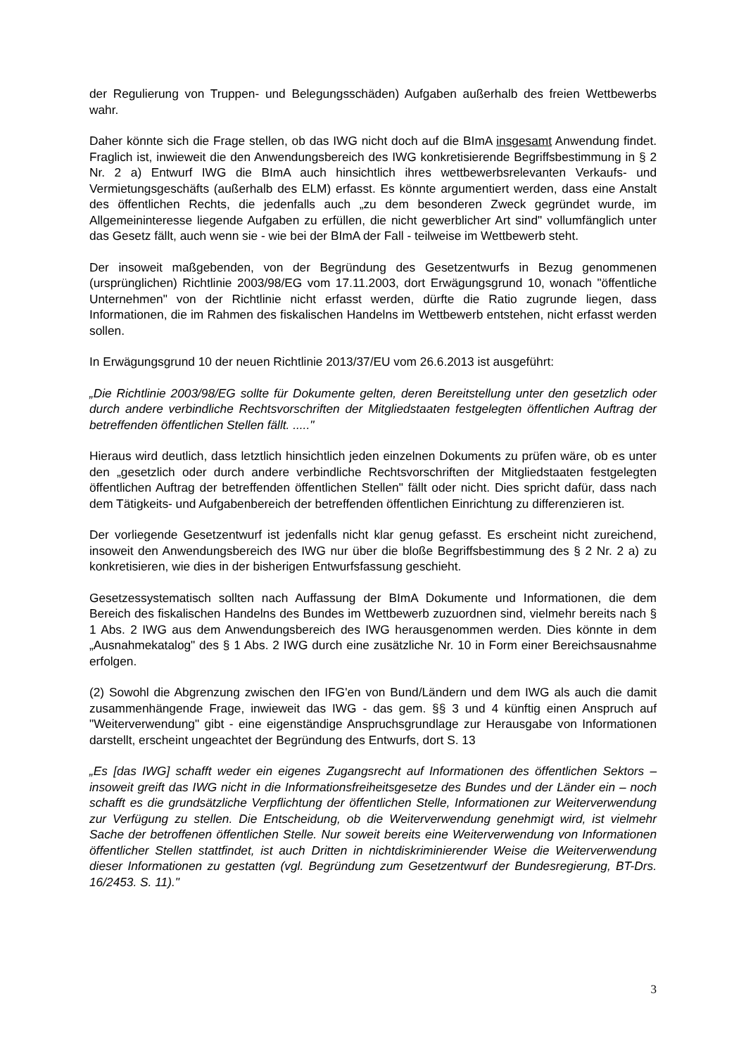der Regulierung von Truppen- und Belegungsschäden) Aufgaben außerhalb des freien Wettbewerbs wahr.
Daher könnte sich die Frage stellen, ob das IWG nicht doch auf die BImA insgesamt Anwendung findet. Fraglich ist, inwieweit die den Anwendungsbereich des IWG konkretisierende Begriffsbestimmung in § 2 Nr. 2 a) Entwurf IWG die BImA auch hinsichtlich ihres wettbewerbsrelevanten Verkaufs- und Vermietungsgeschäfts (außerhalb des ELM) erfasst. Es könnte argumentiert werden, dass eine Anstalt des öffentlichen Rechts, die jedenfalls auch „zu dem besonderen Zweck gegründet wurde, im Allgemeininteresse liegende Aufgaben zu erfüllen, die nicht gewerblicher Art sind" vollumfänglich unter das Gesetz fällt, auch wenn sie - wie bei der BImA der Fall - teilweise im Wettbewerb steht.
Der insoweit maßgebenden, von der Begründung des Gesetzentwurfs in Bezug genommenen (ursprünglichen) Richtlinie 2003/98/EG vom 17.11.2003, dort Erwägungsgrund 10, wonach "öffentliche Unternehmen" von der Richtlinie nicht erfasst werden, dürfte die Ratio zugrunde liegen, dass Informationen, die im Rahmen des fiskalischen Handelns im Wettbewerb entstehen, nicht erfasst werden sollen.
In Erwägungsgrund 10 der neuen Richtlinie 2013/37/EU vom 26.6.2013 ist ausgeführt:
„Die Richtlinie 2003/98/EG sollte für Dokumente gelten, deren Bereitstellung unter den gesetzlich oder durch andere verbindliche Rechtsvorschriften der Mitgliedstaaten festgelegten öffentlichen Auftrag der betreffenden öffentlichen Stellen fällt. ....."
Hieraus wird deutlich, dass letztlich hinsichtlich jeden einzelnen Dokuments zu prüfen wäre, ob es unter den „gesetzlich oder durch andere verbindliche Rechtsvorschriften der Mitgliedstaaten festgelegten öffentlichen Auftrag der betreffenden öffentlichen Stellen" fällt oder nicht. Dies spricht dafür, dass nach dem Tätigkeits- und Aufgabenbereich der betreffenden öffentlichen Einrichtung zu differenzieren ist.
Der vorliegende Gesetzentwurf ist jedenfalls nicht klar genug gefasst. Es erscheint nicht zureichend, insoweit den Anwendungsbereich des IWG nur über die bloße Begriffsbestimmung des § 2 Nr. 2 a) zu konkretisieren, wie dies in der bisherigen Entwurfsfassung geschieht.
Gesetzessystematisch sollten nach Auffassung der BImA Dokumente und Informationen, die dem Bereich des fiskalischen Handelns des Bundes im Wettbewerb zuzuordnen sind, vielmehr bereits nach § 1 Abs. 2 IWG aus dem Anwendungsbereich des IWG herausgenommen werden. Dies könnte in dem „Ausnahmekatalog" des § 1 Abs. 2 IWG durch eine zusätzliche Nr. 10 in Form einer Bereichsausnahme erfolgen.
(2) Sowohl die Abgrenzung zwischen den IFG'en von Bund/Ländern und dem IWG als auch die damit zusammenhängende Frage, inwieweit das IWG - das gem. §§ 3 und 4 künftig einen Anspruch auf "Weiterverwendung" gibt - eine eigenständige Anspruchsgrundlage zur Herausgabe von Informationen darstellt, erscheint ungeachtet der Begründung des Entwurfs, dort S. 13
„Es [das IWG] schafft weder ein eigenes Zugangsrecht auf Informationen des öffentlichen Sektors – insoweit greift das IWG nicht in die Informationsfreiheitsgesetze des Bundes und der Länder ein – noch schafft es die grundsätzliche Verpflichtung der öffentlichen Stelle, Informationen zur Weiterverwendung zur Verfügung zu stellen. Die Entscheidung, ob die Weiterverwendung genehmigt wird, ist vielmehr Sache der betroffenen öffentlichen Stelle. Nur soweit bereits eine Weiterverwendung von Informationen öffentlicher Stellen stattfindet, ist auch Dritten in nichtdiskriminierender Weise die Weiterverwendung dieser Informationen zu gestatten (vgl. Begründung zum Gesetzentwurf der Bundesregierung, BT-Drs. 16/2453. S. 11)."
3